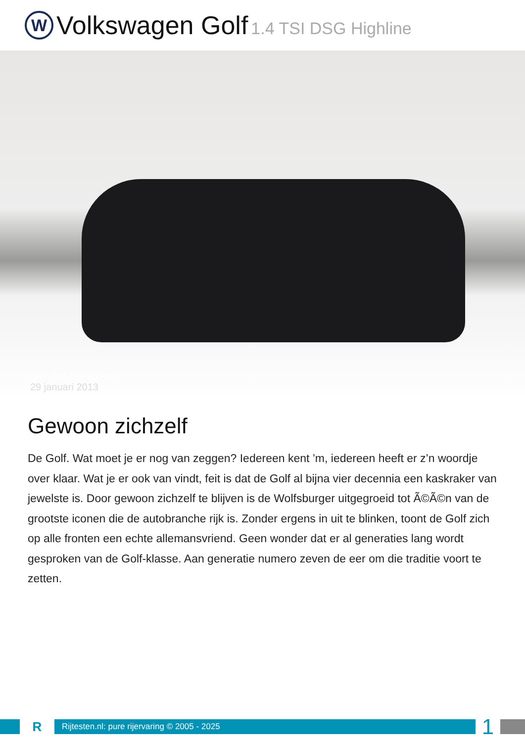W
Volkswagen Golf 1.4 TSI DSG Highline
Dirk-Jan Dalhuisen
29 januari 2013
Gewoon zichzelf
De Golf. Wat moet je er nog van zeggen? Iedereen kent ’m, iedereen heeft er z’n woordje over klaar. Wat je er ook van vindt, feit is dat de Golf al bijna vier decennia een kaskraker van jewelste is. Door gewoon zichzelf te blijven is de Wolfsburger uitgegroeid tot Ã©Ã©n van de grootste iconen die de autobranche rijk is. Zonder ergens in uit te blinken, toont de Golf zich op alle fronten een echte allemansvriend. Geen wonder dat er al generaties lang wordt gesproken van de Golf-klasse. Aan generatie numero zeven de eer om die traditie voort te zetten.
R
Rijtesten.nl: pure rijervaring © 2005 - 2025
1